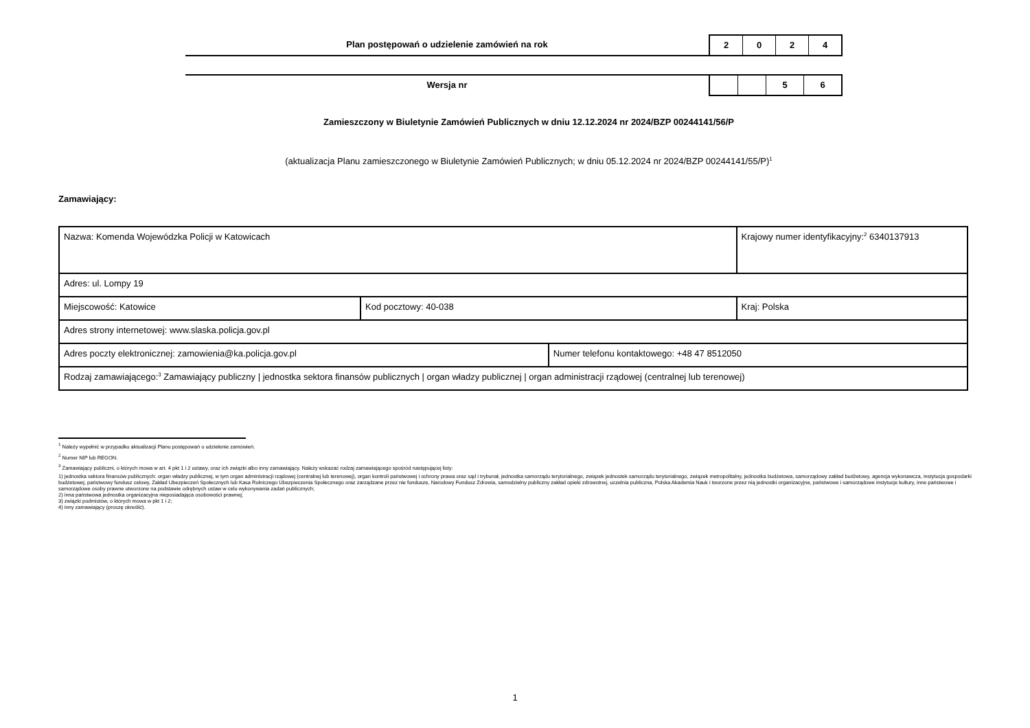Plan postępowań o udzielenie zamówień na rok
2 0 2 4
Wersja nr 5 6
Zamieszczony w Biuletynie Zamówień Publicznych w dniu 12.12.2024 nr 2024/BZP 00244141/56/P
(aktualizacja Planu zamieszczonego w Biuletynie Zamówień Publicznych; w dniu 05.12.2024 nr 2024/BZP 00244141/55/P)<sup>1</sup>
Zamawiający:
| Nazwa: Komenda Wojewódzka Policji w Katowicach | | | Krajowy numer identyfikacyjny:<sup>2</sup> 6340137913 |
| Adres: ul. Lompy 19 | | | |
| Miejscowość: Katowice | Kod pocztowy: 40-038 | | Kraj: Polska |
| Adres strony internetowej: www.slaska.policja.gov.pl | | | |
| Adres poczty elektronicznej: zamowienia@ka.policja.gov.pl | | Numer telefonu kontaktowego: +48 47 8512050 | |
| Rodzaj zamawiającego:<sup>3</sup> Zamawiający publiczny / jednostka sektora finansów publicznych / organ władzy publicznej / organ administracji rządowej (centralnej lub terenowej) | | | |
<sup>1</sup> Należy wypełnić w przypadku aktualizacji Planu postępowań o udzielenie zamówień.
<sup>2</sup> Numer NIP lub REGON.
<sup>3</sup> Zamawiający publiczni, o których mowa w art. 4 pkt 1 i 2 ustawy, oraz ich związki albo inny zamawiający. Należy wskazać rodzaj zamawiającego spośród następującej listy:
1) jednostka sektora finansów publicznych: organ władzy publicznej, w tym organ administracji rządowej (centralnej lub terenowej), organ kontroli państwowej i ochrony prawa oraz sąd i trybunał, jednostka samorządu terytorialnego, związek jednostek samorządu terytorialnego, związek metropolitalny, jednostka budżetowa, samorządowy zakład budżetowy, agencja wykonawcza, instytucja gospodarki budżetowej, państwowy fundusz celowy, Zakład Ubezpieczeń Społecznych lub Kasa Rolniczego Ubezpieczenia Społecznego oraz zarządzane przez nie fundusze, Narodowy Fundusz Zdrowia, samodzielny publiczny zakład opieki zdrowotnej, uczelnia publiczna, Polska Akademia Nauk i tworzone przez nią jednostki organizacyjne, państwowe i samorządowe instytucje kultury, inne państwowe i samorządowe osoby prawne utworzone na podstawie odrębnych ustaw w celu wykonywania zadań publicznych;
2) inna państwowa jednostka organizacyjna nieposiadająca osobowości prawnej;
3) związki podmiotów, o których mowa w pkt 1 i 2;
4) inny zamawiający (proszę określić).
1